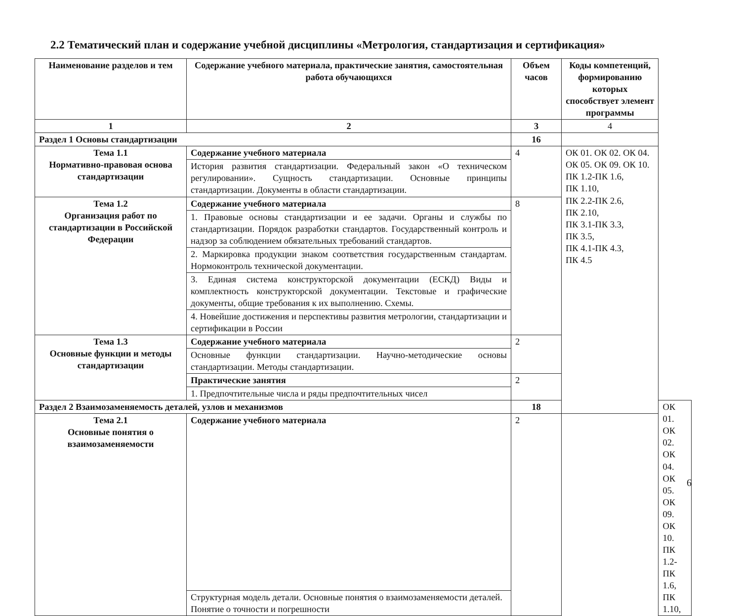2.2 Тематический план и содержание учебной дисциплины «Метрология, стандартизация и сертификация»
| Наименование разделов и тем | Содержание учебного материала, практические занятия, самостоятельная работа обучающихся | Объем часов | Коды компетенций, формированию которых способствует элемент программы | |
| --- | --- | --- | --- | --- |
| 1 | 2 | 3 | 4 | |
| Раздел 1 Основы стандартизации | | 16 | | |
| Тема 1.1 Нормативно-правовая основа стандартизации | Содержание учебного материала | 4 | ОК 01. ОК 02. ОК 04. ОК 05. ОК 09. ОК 10. ПК 1.2-ПК 1.6, ПК 1.10, ПК 2.2-ПК 2.6, ПК 2.10, ПК 3.1-ПК 3.3, ПК 3.5, ПК 4.1-ПК 4.3, ПК 4.5 | |
| | История развития стандартизации. Федеральный закон «О техническом регулировании». Сущность стандартизации. Основные принципы стандартизации. Документы в области стандартизации. | | | |
| Тема 1.2 Организация работ по стандартизации в Российской Федерации | Содержание учебного материала | 8 | | |
| | 1. Правовые основы стандартизации и ее задачи. Органы и службы по стандартизации. Порядок разработки стандартов. Государственный контроль и надзор за соблюдением обязательных требований стандартов. | | | |
| | 2. Маркировка продукции знаком соответствия государственным стандартам. Нормоконтроль технической документации. | | | |
| | 3. Единая система конструкторской документации (ЕСКД) Виды и комплектность конструкторской документации. Текстовые и графические документы, общие требования к их выполнению. Схемы. | | | |
| | 4. Новейшие достижения и перспективы развития метрологии, стандартизации и сертификации в России | | | |
| Тема 1.3 Основные функции и методы стандартизации | Содержание учебного материала | 2 | | |
| | Основные функции стандартизации. Научно-методические основы стандартизации. Методы стандартизации. | | | |
| | Практические занятия | 2 | | |
| | 1. Предпочтительные числа и ряды предпочтительных чисел | | | |
| Раздел 2 Взаимозаменяемость деталей, узлов и механизмов | | 18 | | ОК 01. ОК 02. ОК 04. ОК 05. ОК 09. ОК 10. ПК 1.2-ПК 1.6, ПК 1.10, |
| Тема 2.1 Основные понятия о взаимозаменяемости | Содержание учебного материала | 2 | | |
| | Структурная модель детали. Основные понятия о взаимозаменяемости деталей. Понятие о точности и погрешности | | | |
6